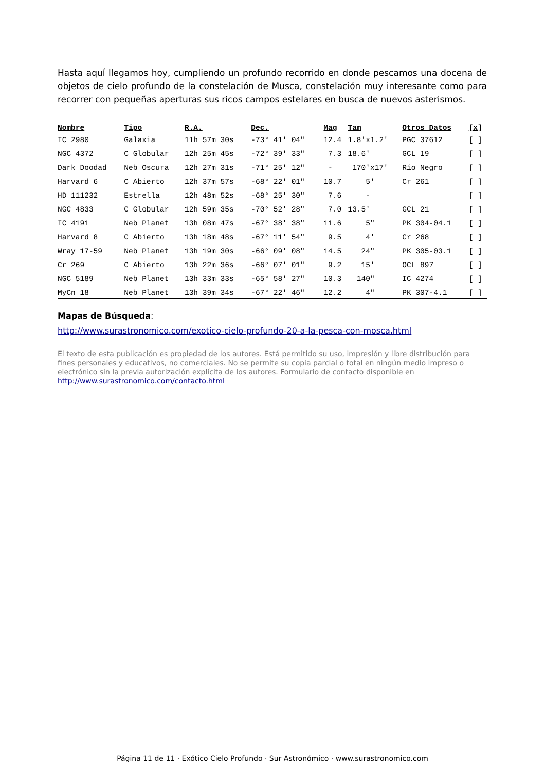Hasta aquí llegamos hoy, cumpliendo un profundo recorrido en donde pescamos una docena de objetos de cielo profundo de la constelación de Musca, constelación muy interesante como para recorrer con pequeñas aperturas sus ricos campos estelares en busca de nuevos asterismos.
| Nombre | Tipo | R.A. | Dec. | Mag | Tam | Otros Datos | [x] |
| --- | --- | --- | --- | --- | --- | --- | --- |
| IC 2980 | Galaxia | 11h 57m 30s | -73° 41' 04" | 12.4 | 1.8'x1.2' | PGC 37612 | [ ] |
| NGC 4372 | C Globular | 12h 25m 45s | -72° 39' 33" | 7.3 | 18.6' | GCL 19 | [ ] |
| Dark Doodad | Neb Oscura | 12h 27m 31s | -71° 25' 12" | - | 170'x17' | Río Negro | [ ] |
| Harvard 6 | C Abierto | 12h 37m 57s | -68° 22' 01" | 10.7 | 5' | Cr 261 | [ ] |
| HD 111232 | Estrella | 12h 48m 52s | -68° 25' 30" | 7.6 | - | | [ ] |
| NGC 4833 | C Globular | 12h 59m 35s | -70° 52' 28" | 7.0 | 13.5' | GCL 21 | [ ] |
| IC 4191 | Neb Planet | 13h 08m 47s | -67° 38' 38" | 11.6 | 5" | PK 304-04.1 | [ ] |
| Harvard 8 | C Abierto | 13h 18m 48s | -67° 11' 54" | 9.5 | 4' | Cr 268 | [ ] |
| Wray 17-59 | Neb Planet | 13h 19m 30s | -66° 09' 08" | 14.5 | 24" | PK 305-03.1 | [ ] |
| Cr 269 | C Abierto | 13h 22m 36s | -66° 07' 01" | 9.2 | 15' | OCL 897 | [ ] |
| NGC 5189 | Neb Planet | 13h 33m 33s | -65° 58' 27" | 10.3 | 140" | IC 4274 | [ ] |
| MyCn 18 | Neb Planet | 13h 39m 34s | -67° 22' 46" | 12.2 | 4" | PK 307-4.1 | [ ] |
Mapas de Búsqueda:
http://www.surastronomico.com/exotico-cielo-profundo-20-a-la-pesca-con-mosca.html
El texto de esta publicación es propiedad de los autores. Está permitido su uso, impresión y libre distribución para fines personales y educativos, no comerciales. No se permite su copia parcial o total en ningún medio impreso o electrónico sin la previa autorización explícita de los autores. Formulario de contacto disponible en http://www.surastronomico.com/contacto.html
Página 11 de 11 · Exótico Cielo Profundo · Sur Astronómico · www.surastronomico.com